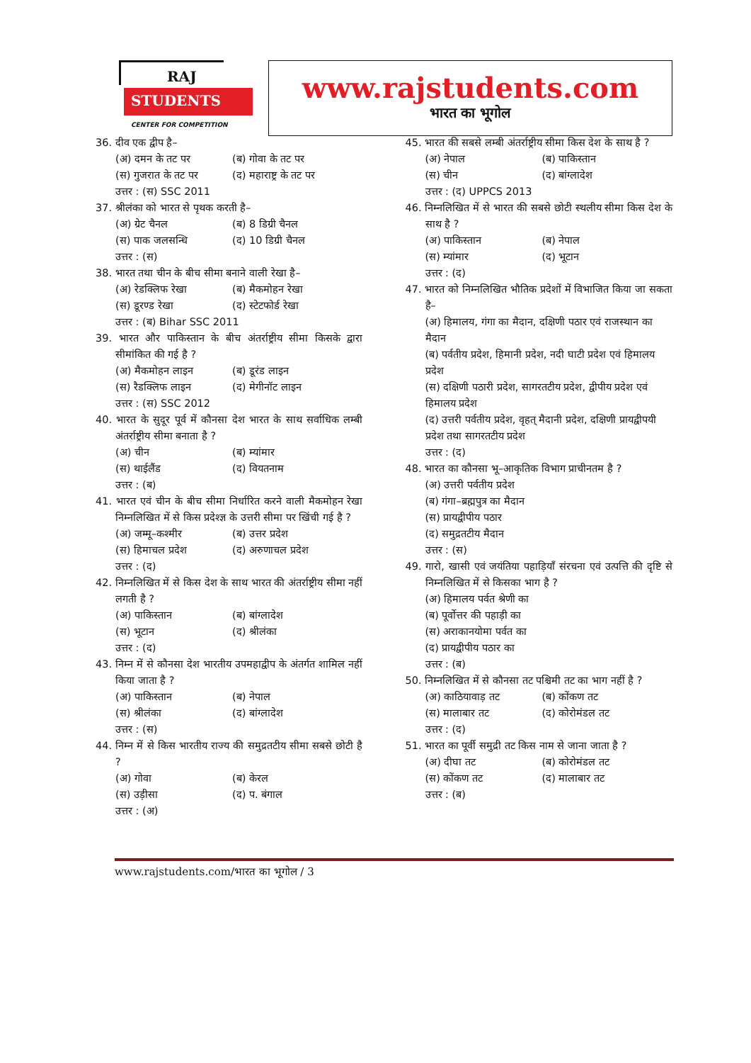RAJ
STUDENTS
CENTER FOR COMPETITION
www.rajstudents.com
भारत का भूगोल
36. दीव एक द्वीप है–
(अ) दमन के तट पर (ब) गोवा के तट पर
(स) गुजरात के तट पर (द) महाराष्ट्र के तट पर
उत्तर : (स) SSC 2011
37. श्रीलंका को भारत से पृथक करती है–
(अ) ग्रेट चैनल (ब) 8 डिग्री चैनल
(स) पाक जलसन्धि (द) 10 डिग्री चैनल
उत्तर : (स)
38. भारत तथा चीन के बीच सीमा बनाने वाली रेखा है–
(अ) रेडक्लिफ रेखा (ब) मैकमोहन रेखा
(स) डूरण्ड रेखा (द) स्टेटफोर्ड रेखा
उत्तर : (ब) Bihar SSC 2011
39. भारत और पाकिस्तान के बीच अंतर्राष्ट्रीय सीमा किसके द्वारा सीमांकित की गई है ?
(अ) मैकमोहन लाइन (ब) डूरंड लाइन
(स) रैडक्लिफ लाइन (द) मेगीनॉट लाइन
उत्तर : (स) SSC 2012
40. भारत के सुदूर पूर्व में कौनसा देश भारत के साथ सर्वाधिक लम्बी अंतर्राष्ट्रीय सीमा बनाता है ?
(अ) चीन (ब) म्यांमार
(स) थाईलैंड (द) वियतनाम
उत्तर : (ब)
41. भारत एवं चीन के बीच सीमा निर्धारित करने वाली मैकमोहन रेखा निम्नलिखित में से किस प्रदेश्ज्ञ के उत्तरी सीमा पर खिंची गई है ?
(अ) जम्मू–कश्मीर (ब) उत्तर प्रदेश
(स) हिमाचल प्रदेश (द) अरुणाचल प्रदेश
उत्तर : (द)
42. निम्नलिखित में से किस देश के साथ भारत की अंतर्राष्ट्रीय सीमा नहीं लगती है ?
(अ) पाकिस्तान (ब) बांग्लादेश
(स) भूटान (द) श्रीलंका
उत्तर : (द)
43. निम्न में से कौनसा देश भारतीय उपमहाद्वीप के अंतर्गत शामिल नहीं किया जाता है ?
(अ) पाकिस्तान (ब) नेपाल
(स) श्रीलंका (द) बांग्लादेश
उत्तर : (स)
44. निम्न में से किस भारतीय राज्य की समुद्रतटीय सीमा सबसे छोटी है ?
(अ) गोवा (ब) केरल
(स) उड़ीसा (द) प. बंगाल
उत्तर : (अ)
45. भारत की सबसे लम्बी अंतर्राष्ट्रीय सीमा किस देश के साथ है ?
(अ) नेपाल (ब) पाकिस्तान
(स) चीन (द) बांग्लादेश
उत्तर : (द) UPPCS 2013
46. निम्नलिखित में से भारत की सबसे छोटी स्थलीय सीमा किस देश के साथ है ?
(अ) पाकिस्तान (ब) नेपाल
(स) म्यांमार (द) भूटान
उत्तर : (द)
47. भारत को निम्नलिखित भौतिक प्रदेशों में विभाजित किया जा सकता है–
(अ) हिमालय, गंगा का मैदान, दक्षिणी पठार एवं राजस्थान का मैदान
(ब) पर्वतीय प्रदेश, हिमानी प्रदेश, नदी घाटी प्रदेश एवं हिमालय प्रदेश
(स) दक्षिणी पठारी प्रदेश, सागरतटीय प्रदेश, द्वीपीय प्रदेश एवं हिमालय प्रदेश
(द) उत्तरी पर्वतीय प्रदेश, वृहत् मैदानी प्रदेश, दक्षिणी प्रायद्वीपयी प्रदेश तथा सागरतटीय प्रदेश
उत्तर : (द)
48. भारत का कौनसा भू–आकृतिक विभाग प्राचीनतम है ?
(अ) उत्तरी पर्वतीय प्रदेश
(ब) गंगा–ब्रह्मपुत्र का मैदान
(स) प्रायद्वीपीय पठार
(द) समुद्रतटीय मैदान
उत्तर : (स)
49. गारो, खासी एवं जयंतिया पहाड़ियाँ संरचना एवं उत्पत्ति की दृष्टि से निम्नलिखित में से किसका भाग है ?
(अ) हिमालय पर्वत श्रेणी का
(ब) पूर्वोत्तर की पहाड़ी का
(स) अराकानयोमा पर्वत का
(द) प्रायद्वीपीय पठार का
उत्तर : (ब)
50. निम्नलिखित में से कौनसा तट पश्चिमी तट का भाग नहीं है ?
(अ) काठियावाड़ तट (ब) कोंकण तट
(स) मालाबार तट (द) कोरोमंडल तट
उत्तर : (द)
51. भारत का पूर्वी समुद्री तट किस नाम से जाना जाता है ?
(अ) दीघा तट (ब) कोरोमंडल तट
(स) कोंकण तट (द) मालाबार तट
उत्तर : (ब)
www.rajstudents.com/भारत का भूगोल / 3